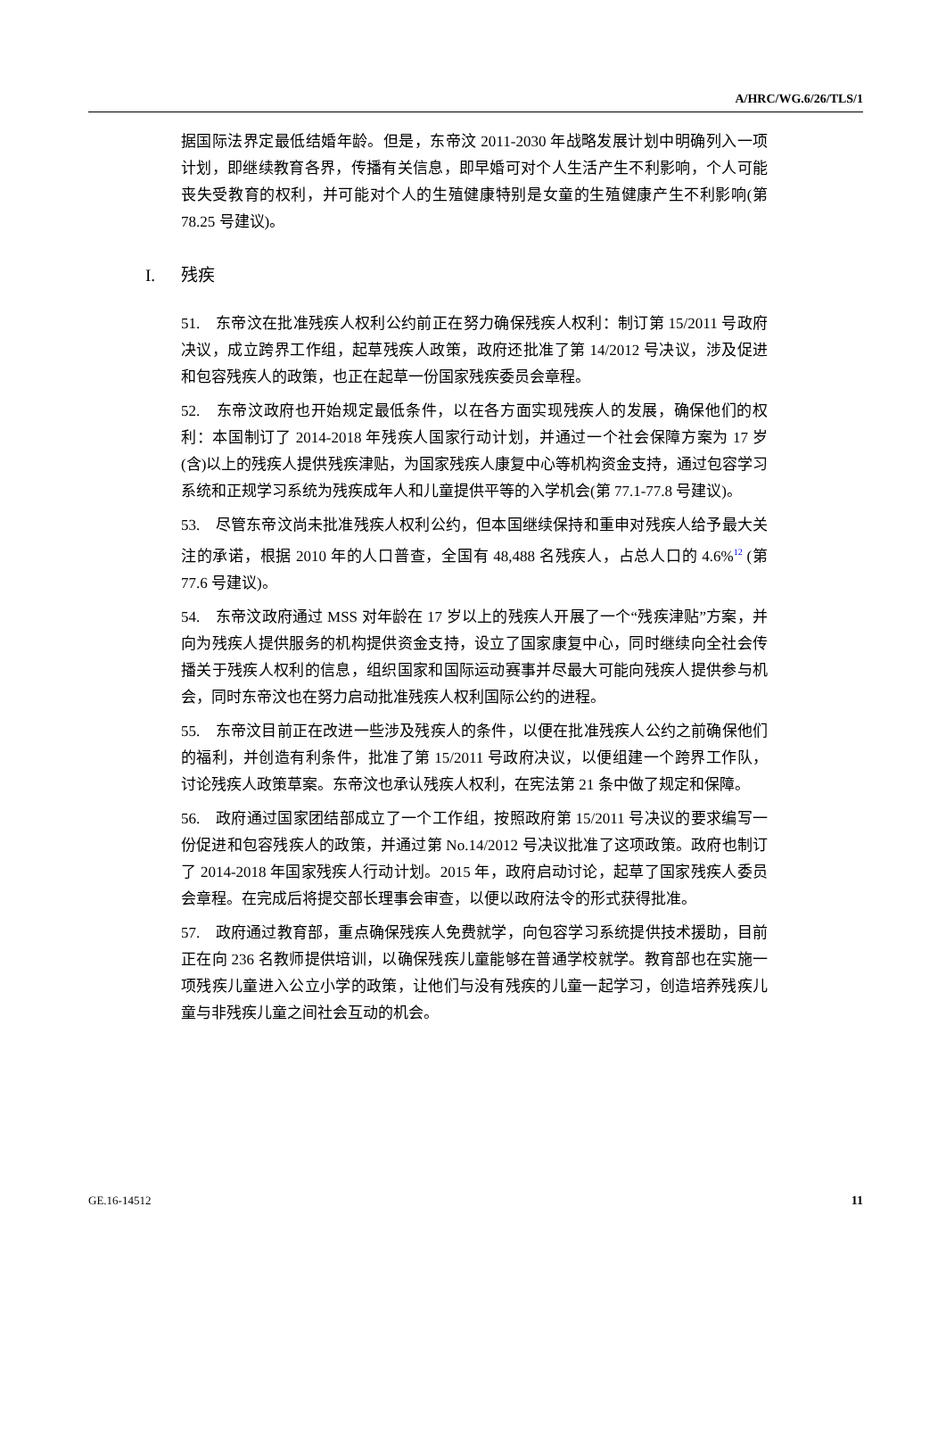A/HRC/WG.6/26/TLS/1
据国际法界定最低结婚年龄。但是，东帝汶 2011-2030 年战略发展计划中明确列入一项计划，即继续教育各界，传播有关信息，即早婚可对个人生活产生不利影响，个人可能丧失受教育的权利，并可能对个人的生殖健康特别是女童的生殖健康产生不利影响(第 78.25 号建议)。
I. 残疾
51.　东帝汶在批准残疾人权利公约前正在努力确保残疾人权利：制订第 15/2011 号政府决议，成立跨界工作组，起草残疾人政策，政府还批准了第 14/2012 号决议，涉及促进和包容残疾人的政策，也正在起草一份国家残疾委员会章程。
52.　东帝汶政府也开始规定最低条件，以在各方面实现残疾人的发展，确保他们的权利：本国制订了 2014-2018 年残疾人国家行动计划，并通过一个社会保障方案为 17 岁(含)以上的残疾人提供残疾津贴，为国家残疾人康复中心等机构资金支持，通过包容学习系统和正规学习系统为残疾成年人和儿童提供平等的入学机会(第 77.1-77.8 号建议)。
53.　尽管东帝汶尚未批准残疾人权利公约，但本国继续保持和重申对残疾人给予最大关注的承诺，根据 2010 年的人口普查，全国有 48,488 名残疾人，占总人口的 4.6%<sup>12</sup> (第 77.6 号建议)。
54.　东帝汶政府通过 MSS 对年龄在 17 岁以上的残疾人开展了一个“残疾津贴”方案，并向为残疾人提供服务的机构提供资金支持，设立了国家康复中心，同时继续向全社会传播关于残疾人权利的信息，组织国家和国际运动赛事并尽最大可能向残疾人提供参与机会，同时东帝汶也在努力启动批准残疾人权利国际公约的进程。
55.　东帝汶目前正在改进一些涉及残疾人的条件，以便在批准残疾人公约之前确保他们的福利，并创造有利条件，批准了第 15/2011 号政府决议，以便组建一个跨界工作队，讨论残疾人政策草案。东帝汶也承认残疾人权利，在宪法第 21 条中做了规定和保障。
56.　政府通过国家团结部成立了一个工作组，按照政府第 15/2011 号决议的要求编写一份促进和包容残疾人的政策，并通过第 No.14/2012 号决议批准了这项政策。政府也制订了 2014-2018 年国家残疾人行动计划。2015 年，政府启动讨论，起草了国家残疾人委员会章程。在完成后将提交部长理事会审查，以便以政府法令的形式获得批准。
57.　政府通过教育部，重点确保残疾人免费就学，向包容学习系统提供技术援助，目前正在向 236 名教师提供培训，以确保残疾儿童能够在普通学校就学。教育部也在实施一项残疾儿童进入公立小学的政策，让他们与没有残疾的儿童一起学习，创造培养残疾儿童与非残疾儿童之间社会互动的机会。
GE.16-14512 11